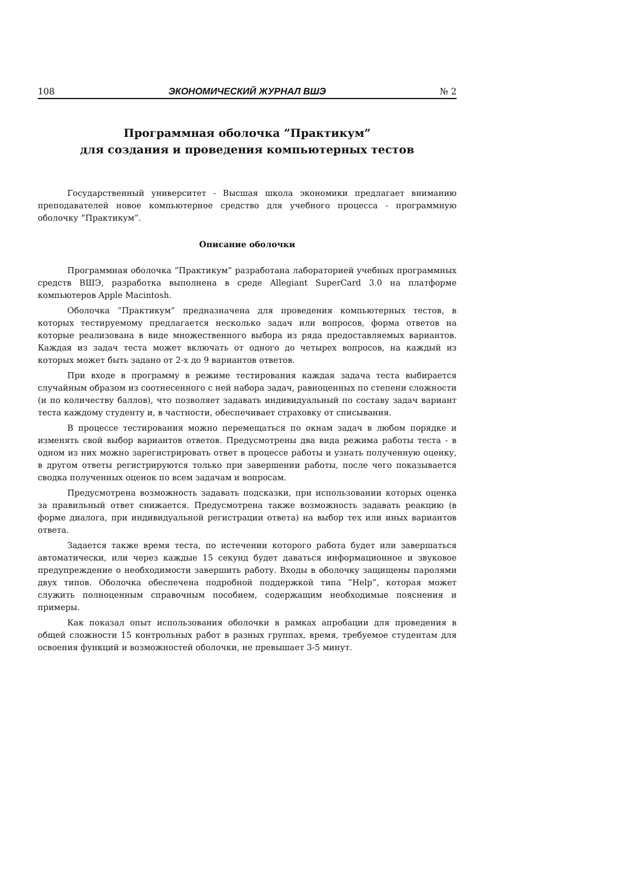108 ЭКОНОМИЧЕСКИЙ ЖУРНАЛ ВШЭ № 2
Программная оболочка ”Практикум”
для создания и проведения компьютерных тестов
Государственный университет - Высшая школа экономики предлагает вниманию преподавателей новое компьютерное средство для учебного процесса - программную оболочку “Практикум”.
Описание оболочки
Программная оболочка ”Практикум” разработана лабораторией учебных программных средств ВШЭ, разработка выполнена в среде Allegiant SuperCard 3.0 на платформе компьютеров Apple Macintosh.
Оболочка ”Практикум” предназначена для проведения компьютерных тестов, в которых тестируемому предлагается несколько задач или вопросов, форма ответов на которые реализована в виде множественного выбора из ряда предоставляемых вариантов. Каждая из задач теста может включать от одного до четырех вопросов, на каждый из которых может быть задано от 2-х до 9 вариантов ответов.
При входе в программу в режиме тестирования каждая задача теста выбирается случайным образом из соотнесенного с ней набора задач, равноценных по степени сложности (и по количеству баллов), что позволяет задавать индивидуальный по составу задач вариант теста каждому студенту и, в частности, обеспечивает страховку от списывания.
В процессе тестирования можно перемещаться по окнам задач в любом порядке и изменять свой выбор вариантов ответов. Предусмотрены два вида режима работы теста - в одном из них можно зарегистрировать ответ в процессе работы и узнать полученную оценку, в другом ответы регистрируются только при завершении работы, после чего показывается сводка полученных оценок по всем задачам и вопросам.
Предусмотрена возможность задавать подсказки, при использовании которых оценка за правильный ответ снижается. Предусмотрена также возможность задавать реакцию (в форме диалога, при индивидуальной регистрации ответа) на выбор тех или иных вариантов ответа.
Задается также время теста, по истечении которого работа будет или завершаться автоматически, или через каждые 15 секунд будет даваться информационное и звуковое предупреждение о необходимости завершить работу. Входы в оболочку защищены паролями двух типов. Оболочка обеспечена подробной поддержкой типа ”Help”, которая может служить полноценным справочным пособием, содержащим необходимые пояснения и примеры.
Как показал опыт использования оболочки в рамках апробации для проведения в общей сложности 15 контрольных работ в разных группах, время, требуемое студентам для освоения функций и возможностей оболочки, не превышает 3-5 минут.